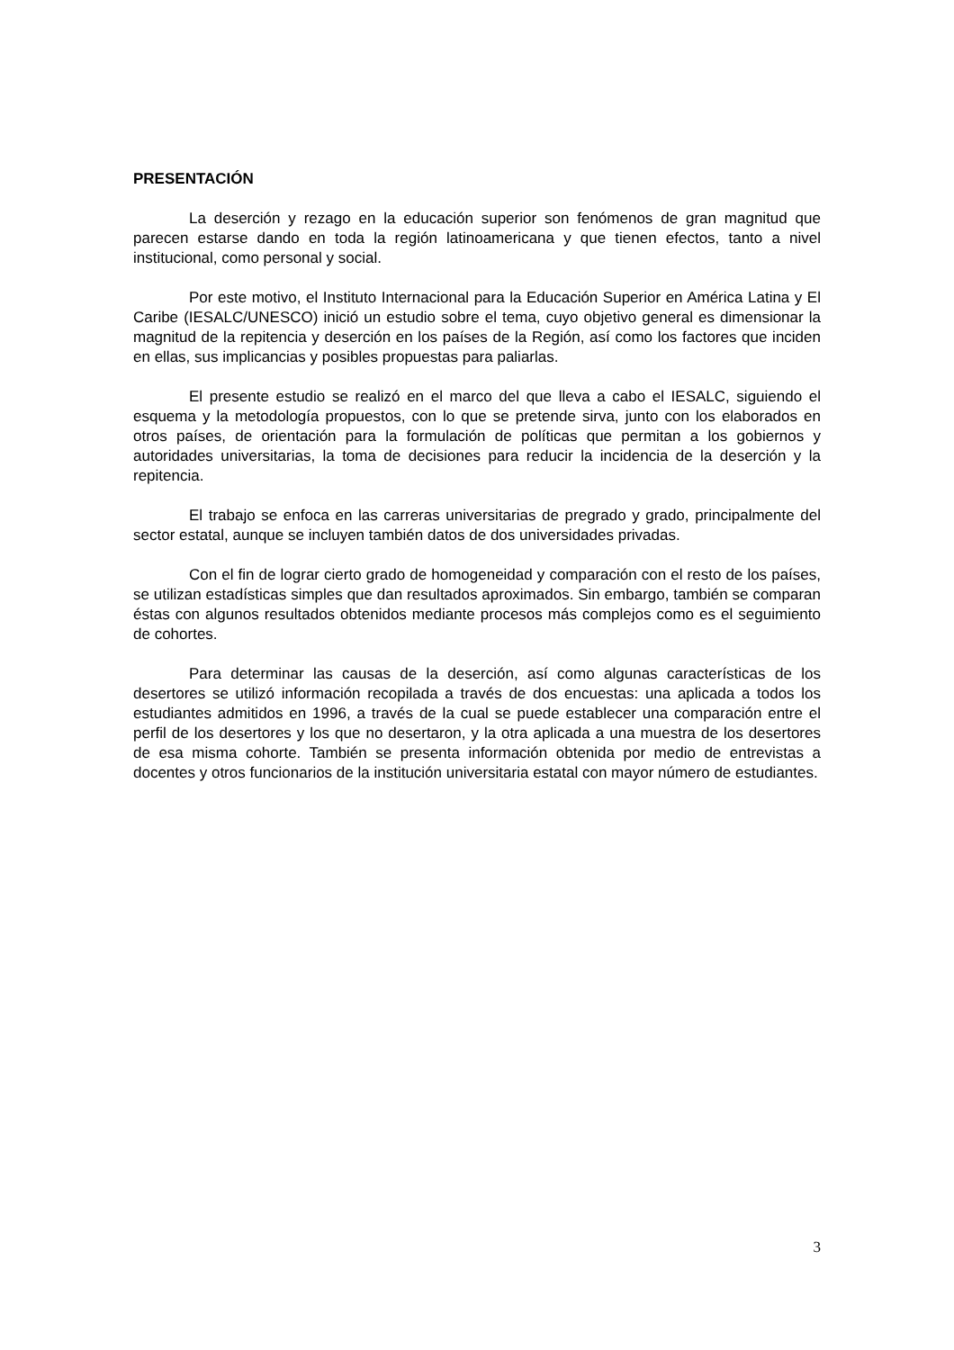PRESENTACIÓN
La deserción y rezago en la educación superior son fenómenos de gran magnitud que parecen estarse dando en toda la región latinoamericana y que tienen efectos, tanto a nivel institucional, como personal y social.
Por este motivo, el Instituto Internacional para la Educación Superior en América Latina y El Caribe (IESALC/UNESCO) inició un estudio sobre el tema, cuyo objetivo general es dimensionar la magnitud de la repitencia y deserción en los países de la Región, así como los factores que inciden en ellas, sus implicancias y posibles propuestas para paliarlas.
El presente estudio se realizó en el marco del que lleva a cabo el IESALC, siguiendo el esquema y la metodología propuestos, con lo que se pretende sirva, junto con los elaborados en otros países, de orientación para la formulación de políticas que permitan a los gobiernos y autoridades universitarias, la toma de decisiones para reducir la incidencia de la deserción y la repitencia.
El trabajo se enfoca en las carreras universitarias de pregrado y grado, principalmente del sector estatal, aunque se incluyen también datos de dos universidades privadas.
Con el fin de lograr cierto grado de homogeneidad y comparación con el resto de los países, se utilizan estadísticas simples que dan resultados aproximados. Sin embargo, también se comparan éstas con algunos resultados obtenidos mediante procesos más complejos como es el seguimiento de cohortes.
Para determinar las causas de la deserción, así como algunas características de los desertores se utilizó información recopilada a través de dos encuestas: una aplicada a todos los estudiantes admitidos en 1996, a través de la cual se puede establecer una comparación entre el perfil de los desertores y los que no desertaron, y la otra aplicada a una muestra de los desertores de esa misma cohorte. También se presenta información obtenida por medio de entrevistas a docentes y otros funcionarios de la institución universitaria estatal con mayor número de estudiantes.
3